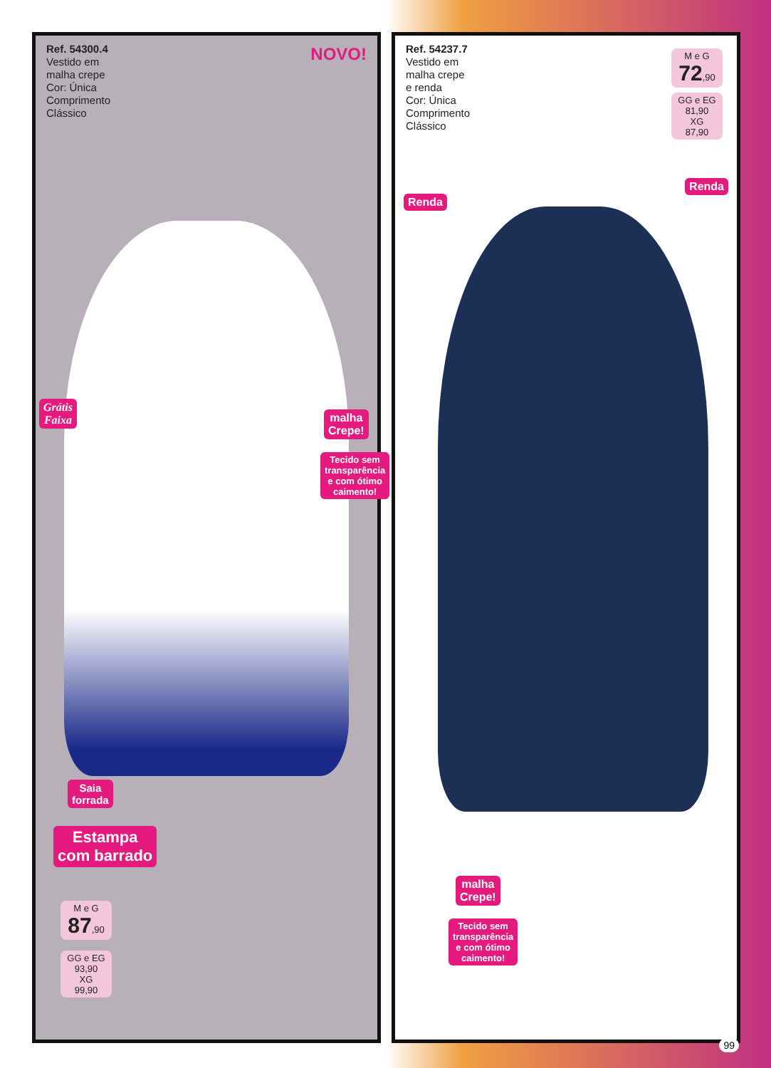Ref. 54300.4
Vestido em
malha crepe
Cor: Única
Comprimento
Clássico
NOVO!
Grátis
Faixa
malha
Crepe!
Tecido sem
transparência
e com ótimo
caimento!
Saia
forrada
Estampa
com barrado
M e G
87,90
GG e EG
93,90
XG
99,90
Ref. 54237.7
Vestido em
malha crepe
e renda
Cor: Única
Comprimento
Clássico
M e G
72,90
GG e EG
81,90
XG
87,90
Renda
Renda
malha
Crepe!
Tecido sem
transparência
e com ótimo
caimento!
99